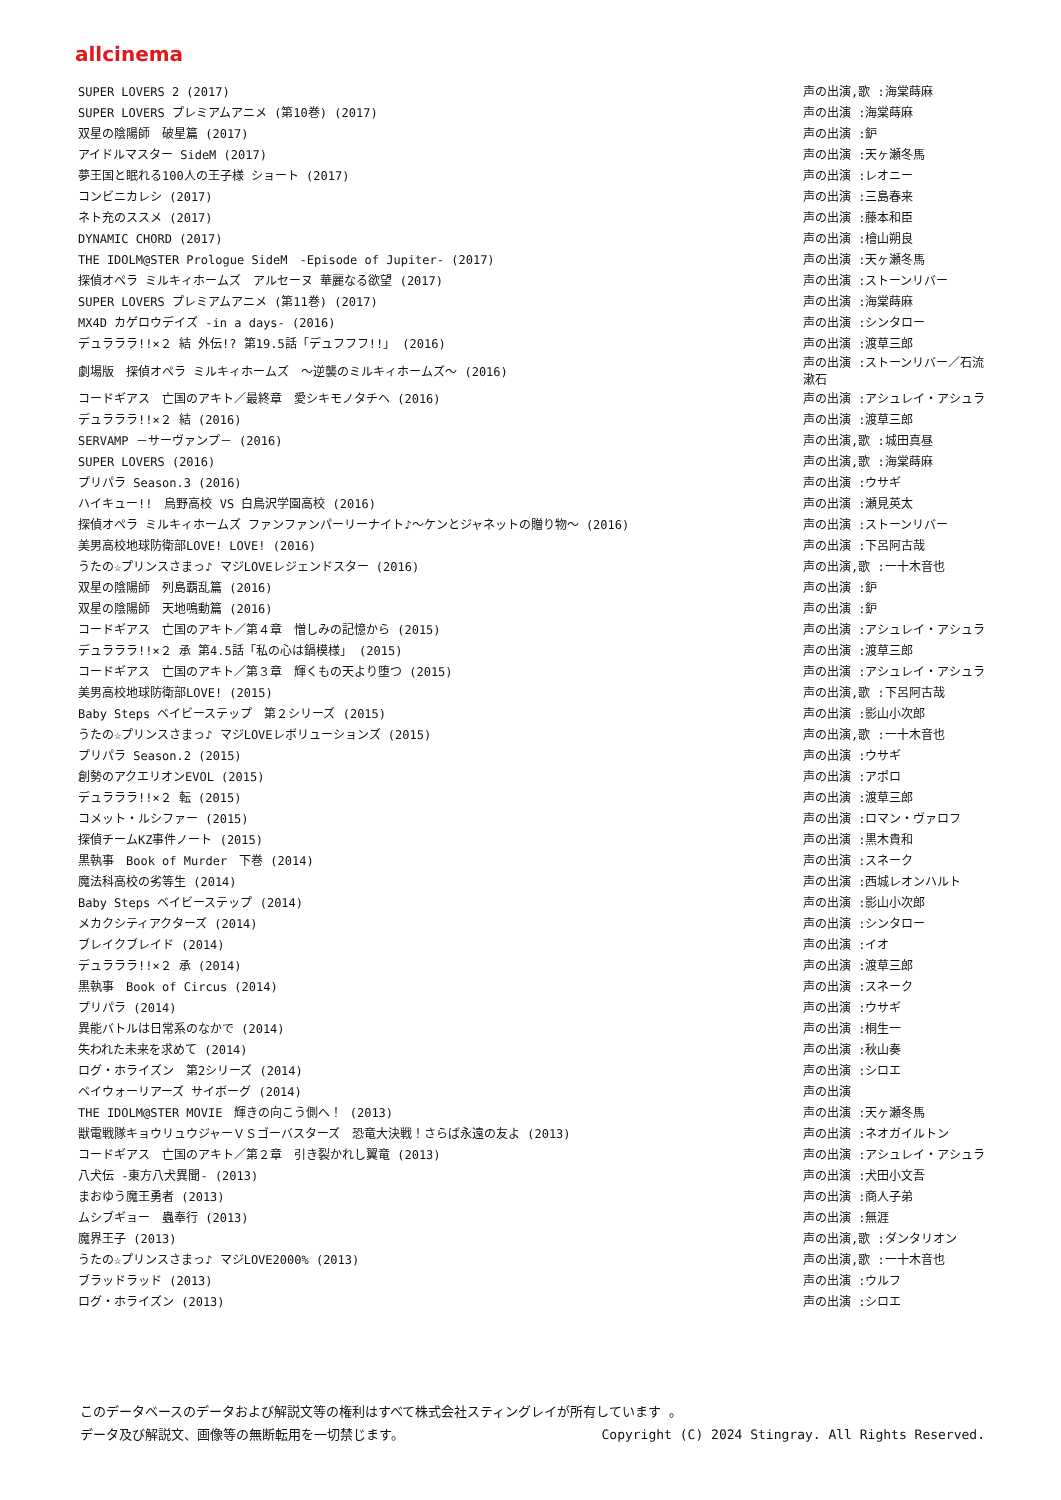allcinema
| SUPER LOVERS 2 (2017) | 声の出演,歌 :海棠蒔麻 |
| SUPER LOVERS プレミアムアニメ (第10巻) (2017) | 声の出演 :海棠蒔麻 |
| 双星の陰陽師 破星篇 (2017) | 声の出演 :鈩 |
| アイドルマスター SideM (2017) | 声の出演 :天ヶ瀬冬馬 |
| 夢王国と眠れる100人の王子様 ショート (2017) | 声の出演 :レオニー |
| コンビニカレシ (2017) | 声の出演 :三島春来 |
| ネト充のススメ (2017) | 声の出演 :藤本和臣 |
| DYNAMIC CHORD (2017) | 声の出演 :檜山朔良 |
| THE IDOLM@STER Prologue SideM -Episode of Jupiter- (2017) | 声の出演 :天ヶ瀬冬馬 |
| 探偵オペラ ミルキィホームズ アルセーヌ 華麗なる欲望 (2017) | 声の出演 :ストーンリバー |
| SUPER LOVERS プレミアムアニメ (第11巻) (2017) | 声の出演 :海棠蒔麻 |
| MX4D カゲロウデイズ -in a days- (2016) | 声の出演 :シンタロー |
| デュラララ!!×２ 結 外伝!? 第19.5話「デュフフフ!!」 (2016) | 声の出演 :渡草三郎 |
| 劇場版 探偵オペラ ミルキィホームズ ～逆襲のミルキィホームズ～ (2016) | 声の出演 :ストーンリバー／石流漱石 |
| コードギアス 亡国のアキト／最終章 愛シキモノタチヘ (2016) | 声の出演 :アシュレイ・アシュラ |
| デュラララ!!×２ 結 (2016) | 声の出演 :渡草三郎 |
| SERVAMP －サーヴァンプ－ (2016) | 声の出演,歌 :城田真昼 |
| SUPER LOVERS (2016) | 声の出演,歌 :海棠蒔麻 |
| プリパラ Season.3 (2016) | 声の出演 :ウサギ |
| ハイキュー!! 烏野高校 VS 白鳥沢学園高校 (2016) | 声の出演 :瀬見英太 |
| 探偵オペラ ミルキィホームズ ファンファンパーリーナイト♪～ケンとジャネットの贈り物～ (2016) | 声の出演 :ストーンリバー |
| 美男高校地球防衛部LOVE! LOVE! (2016) | 声の出演 :下呂阿古哉 |
| うたの☆プリンスさまっ♪ マジLOVEレジェンドスター (2016) | 声の出演,歌 :一十木音也 |
| 双星の陰陽師 列島覇乱篇 (2016) | 声の出演 :鈩 |
| 双星の陰陽師 天地鳴動篇 (2016) | 声の出演 :鈩 |
| コードギアス 亡国のアキト／第４章 憎しみの記憶から (2015) | 声の出演 :アシュレイ・アシュラ |
| デュラララ!!×２ 承 第4.5話「私の心は鍋模様」 (2015) | 声の出演 :渡草三郎 |
| コードギアス 亡国のアキト／第３章 輝くもの天より堕つ (2015) | 声の出演 :アシュレイ・アシュラ |
| 美男高校地球防衛部LOVE! (2015) | 声の出演,歌 :下呂阿古哉 |
| Baby Steps ベイビーステップ 第２シリーズ (2015) | 声の出演 :影山小次郎 |
| うたの☆プリンスさまっ♪ マジLOVEレボリューションズ (2015) | 声の出演,歌 :一十木音也 |
| プリパラ Season.2 (2015) | 声の出演 :ウサギ |
| 創勢のアクエリオンEVOL (2015) | 声の出演 :アポロ |
| デュラララ!!×２ 転 (2015) | 声の出演 :渡草三郎 |
| コメット・ルシファー (2015) | 声の出演 :ロマン・ヴァロフ |
| 探偵チームKZ事件ノート (2015) | 声の出演 :黒木貴和 |
| 黒執事 Book of Murder 下巻 (2014) | 声の出演 :スネーク |
| 魔法科高校の劣等生 (2014) | 声の出演 :西城レオンハルト |
| Baby Steps ベイビーステップ (2014) | 声の出演 :影山小次郎 |
| メカクシティアクターズ (2014) | 声の出演 :シンタロー |
| ブレイクブレイド (2014) | 声の出演 :イオ |
| デュラララ!!×２ 承 (2014) | 声の出演 :渡草三郎 |
| 黒執事 Book of Circus (2014) | 声の出演 :スネーク |
| プリパラ (2014) | 声の出演 :ウサギ |
| 異能バトルは日常系のなかで (2014) | 声の出演 :桐生一 |
| 失われた未来を求めて (2014) | 声の出演 :秋山奏 |
| ログ・ホライズン 第2シリーズ (2014) | 声の出演 :シロエ |
| ベイウォーリアーズ サイボーグ (2014) | 声の出演 |
| THE IDOLM@STER MOVIE 輝きの向こう側へ！ (2013) | 声の出演 :天ヶ瀬冬馬 |
| 獣電戦隊キョウリュウジャーＶＳゴーバスターズ 恐竜大決戦！さらば永遠の友よ (2013) | 声の出演 :ネオガイルトン |
| コードギアス 亡国のアキト／第２章 引き裂かれし翼竜 (2013) | 声の出演 :アシュレイ・アシュラ |
| 八犬伝 -東方八犬異聞- (2013) | 声の出演 :犬田小文吾 |
| まおゆう魔王勇者 (2013) | 声の出演 :商人子弟 |
| ムシブギョー 蟲奉行 (2013) | 声の出演 :無涯 |
| 魔界王子 (2013) | 声の出演,歌 :ダンタリオン |
| うたの☆プリンスさまっ♪ マジLOVE2000% (2013) | 声の出演,歌 :一十木音也 |
| ブラッドラッド (2013) | 声の出演 :ウルフ |
| ログ・ホライズン (2013) | 声の出演 :シロエ |
このデータベースのデータおよび解説文等の権利はすべて株式会社スティングレイが所有しています 。
Copyright (C) 2024 Stingray. All Rights Reserved. データ及び解説文、画像等の無断転用を一切禁じます。